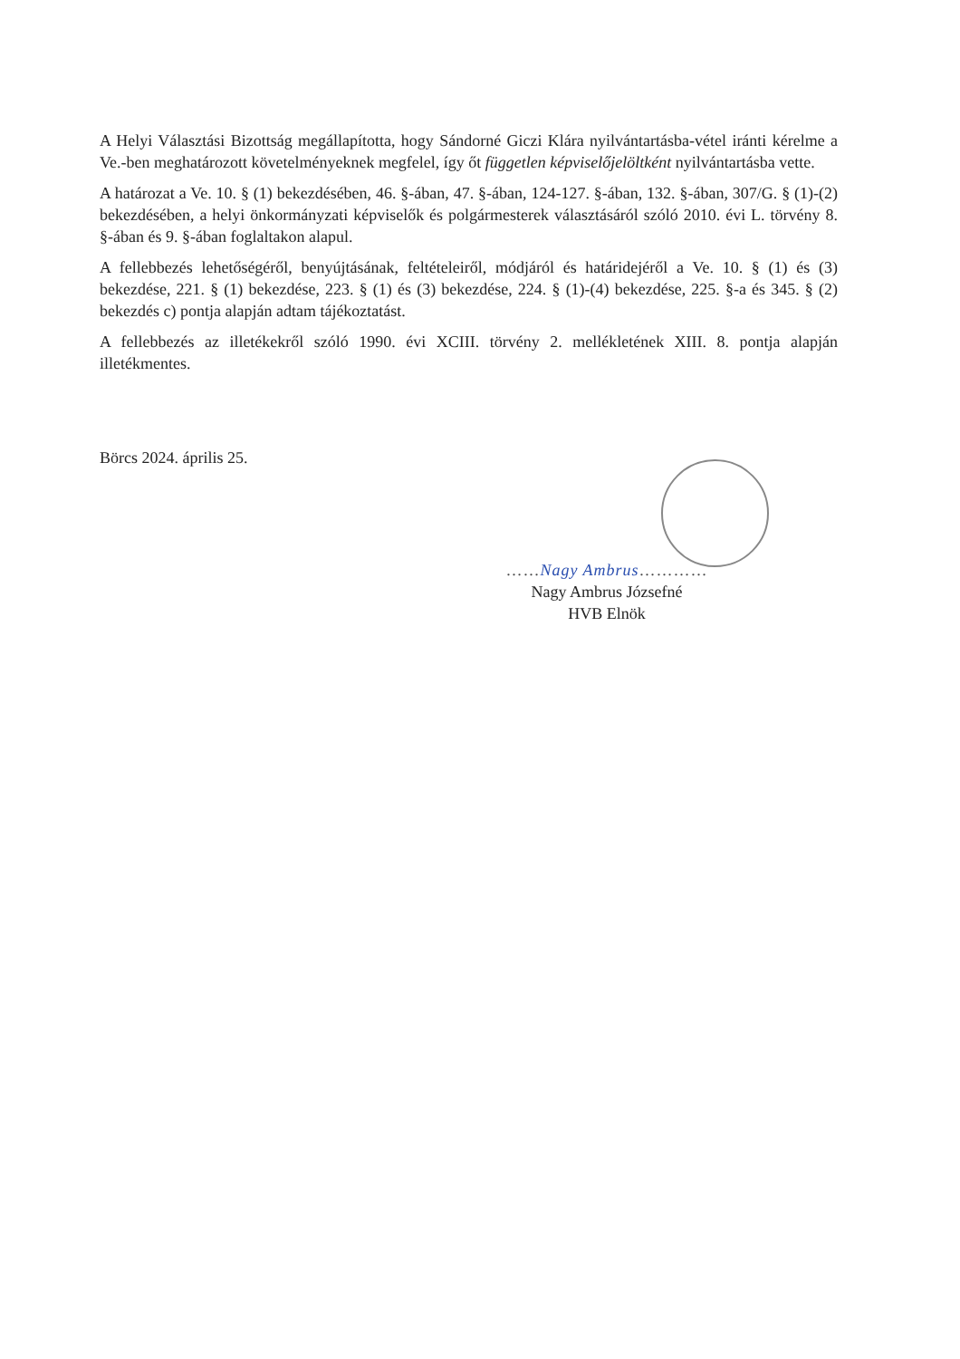A Helyi Választási Bizottság megállapította, hogy Sándorné Giczi Klára nyilvántartásba-vétel iránti kérelme a Ve.-ben meghatározott követelményeknek megfelel, így őt független képviselőjelöltként nyilvántartásba vette.
A határozat a Ve. 10. § (1) bekezdésében, 46. §-ában, 47. §-ában, 124-127. §-ában, 132. §-ában, 307/G. § (1)-(2) bekezdésében, a helyi önkormányzati képviselők és polgármesterek választásáról szóló 2010. évi L. törvény 8. §-ában és 9. §-ában foglaltakon alapul.
A fellebbezés lehetőségéről, benyújtásának, feltételeiről, módjáról és határidejéről a Ve. 10. § (1) és (3) bekezdése, 221. § (1) bekezdése, 223. § (1) és (3) bekezdése, 224. § (1)-(4) bekezdése, 225. §-a és 345. § (2) bekezdés c) pontja alapján adtam tájékoztatást.
A fellebbezés az illetékekről szóló 1990. évi XCIII. törvény 2. mellékletének XIII. 8. pontja alapján illetékmentes.
Börcs 2024. április 25.
……Nagy Ambrus…………
Nagy Ambrus Józsefné
HVB Elnök